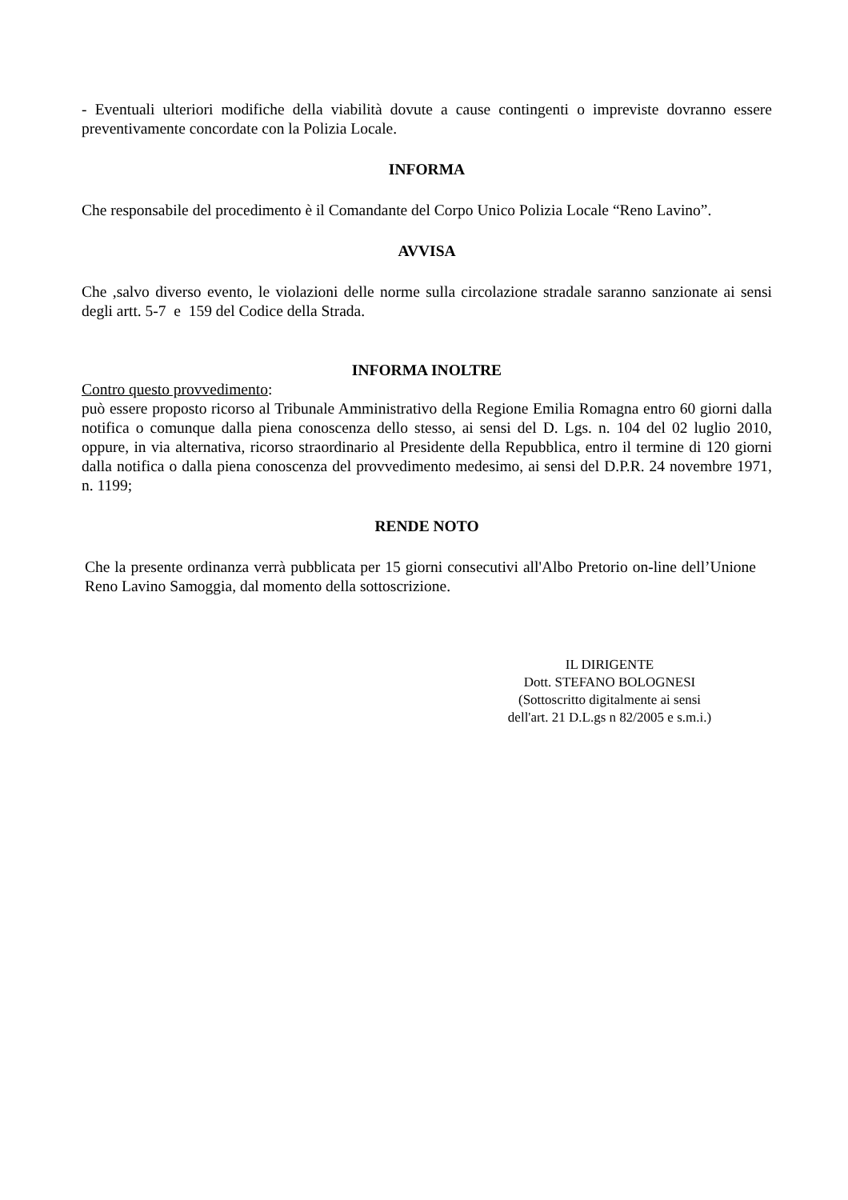- Eventuali ulteriori modifiche della viabilità dovute a cause contingenti o impreviste dovranno essere preventivamente concordate con la Polizia Locale.
INFORMA
Che responsabile del procedimento è il Comandante del Corpo Unico Polizia Locale “Reno Lavino”.
AVVISA
Che ,salvo diverso evento, le violazioni delle norme sulla circolazione stradale saranno sanzionate ai sensi degli artt. 5-7 e 159 del Codice della Strada.
INFORMA INOLTRE
Contro questo provvedimento:
può essere proposto ricorso al Tribunale Amministrativo della Regione Emilia Romagna entro 60 giorni dalla notifica o comunque dalla piena conoscenza dello stesso, ai sensi del D. Lgs. n. 104 del 02 luglio 2010, oppure, in via alternativa, ricorso straordinario al Presidente della Repubblica, entro il termine di 120 giorni dalla notifica o dalla piena conoscenza del provvedimento medesimo, ai sensi del D.P.R. 24 novembre 1971, n. 1199;
RENDE NOTO
Che la presente ordinanza verrà pubblicata per 15 giorni consecutivi all'Albo Pretorio on-line dell’Unione Reno Lavino Samoggia, dal momento della sottoscrizione.
IL DIRIGENTE
Dott. STEFANO BOLOGNESI
(Sottoscritto digitalmente ai sensi
dell'art. 21 D.L.gs n 82/2005 e s.m.i.)